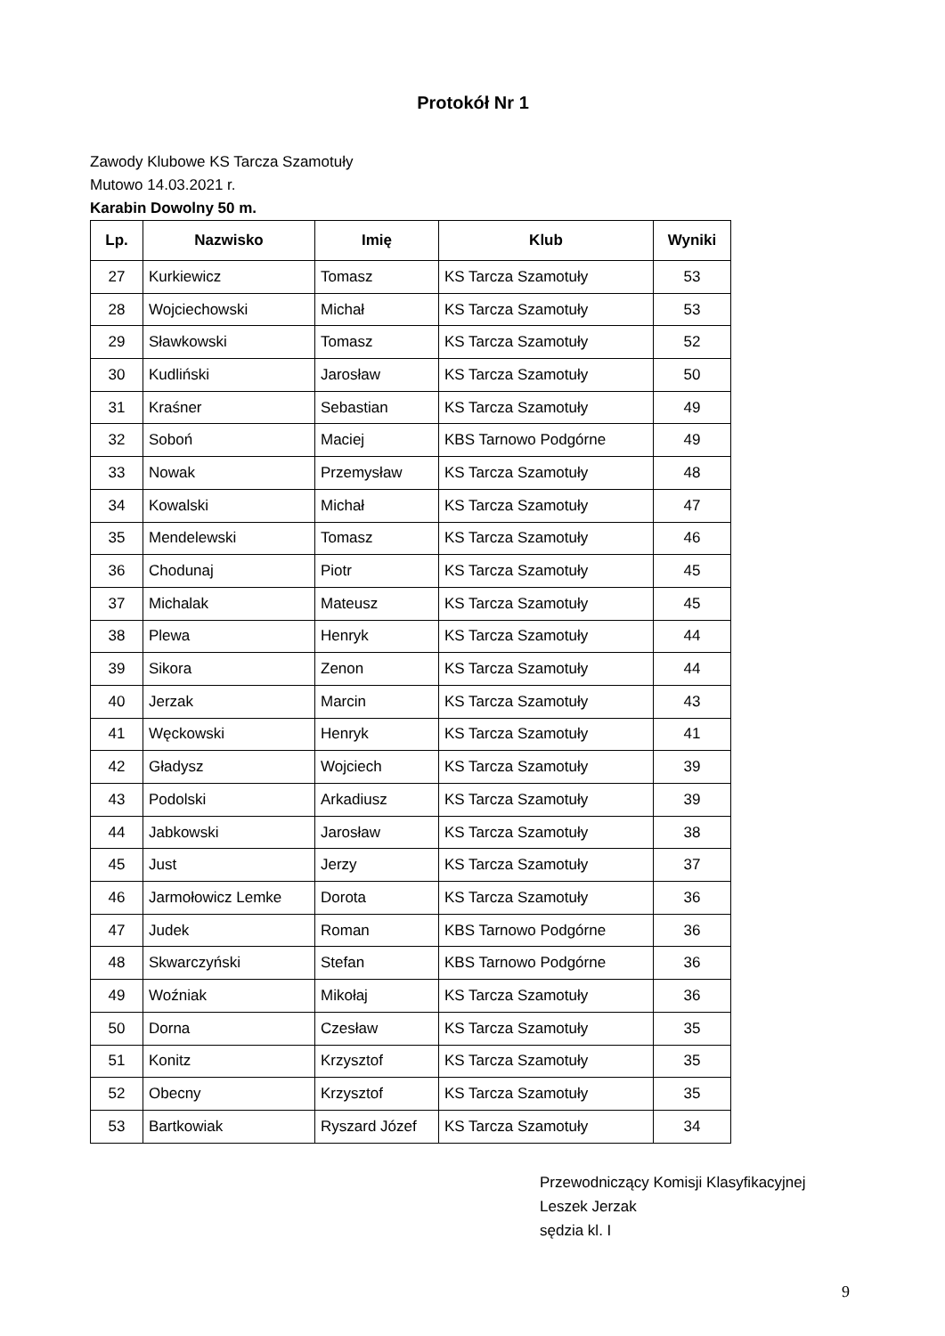Protokół Nr 1
Zawody Klubowe KS Tarcza Szamotuły
Mutowo 14.03.2021 r.
Karabin Dowolny 50 m.
| Lp. | Nazwisko | Imię | Klub | Wyniki |
| --- | --- | --- | --- | --- |
| 27 | Kurkiewicz | Tomasz | KS Tarcza Szamotuły | 53 |
| 28 | Wojciechowski | Michał | KS Tarcza Szamotuły | 53 |
| 29 | Sławkowski | Tomasz | KS Tarcza Szamotuły | 52 |
| 30 | Kudliński | Jarosław | KS Tarcza Szamotuły | 50 |
| 31 | Kraśner | Sebastian | KS Tarcza Szamotuły | 49 |
| 32 | Soboń | Maciej | KBS Tarnowo Podgórne | 49 |
| 33 | Nowak | Przemysław | KS Tarcza Szamotuły | 48 |
| 34 | Kowalski | Michał | KS Tarcza Szamotuły | 47 |
| 35 | Mendelewski | Tomasz | KS Tarcza Szamotuły | 46 |
| 36 | Chodunaj | Piotr | KS Tarcza Szamotuły | 45 |
| 37 | Michalak | Mateusz | KS Tarcza Szamotuły | 45 |
| 38 | Plewa | Henryk | KS Tarcza Szamotuły | 44 |
| 39 | Sikora | Zenon | KS Tarcza Szamotuły | 44 |
| 40 | Jerzak | Marcin | KS Tarcza Szamotuły | 43 |
| 41 | Węckowski | Henryk | KS Tarcza Szamotuły | 41 |
| 42 | Gładysz | Wojciech | KS Tarcza Szamotuły | 39 |
| 43 | Podolski | Arkadiusz | KS Tarcza Szamotuły | 39 |
| 44 | Jabkowski | Jarosław | KS Tarcza Szamotuły | 38 |
| 45 | Just | Jerzy | KS Tarcza Szamotuły | 37 |
| 46 | Jarmołowicz Lemke | Dorota | KS Tarcza Szamotuły | 36 |
| 47 | Judek | Roman | KBS Tarnowo Podgórne | 36 |
| 48 | Skwarczyński | Stefan | KBS Tarnowo Podgórne | 36 |
| 49 | Woźniak | Mikołaj | KS Tarcza Szamotuły | 36 |
| 50 | Dorna | Czesław | KS Tarcza Szamotuły | 35 |
| 51 | Konitz | Krzysztof | KS Tarcza Szamotuły | 35 |
| 52 | Obecny | Krzysztof | KS Tarcza Szamotuły | 35 |
| 53 | Bartkowiak | Ryszard Józef | KS Tarcza Szamotuły | 34 |
Przewodniczący Komisji Klasyfikacyjnej
Leszek Jerzak
sędzia kl. I
9